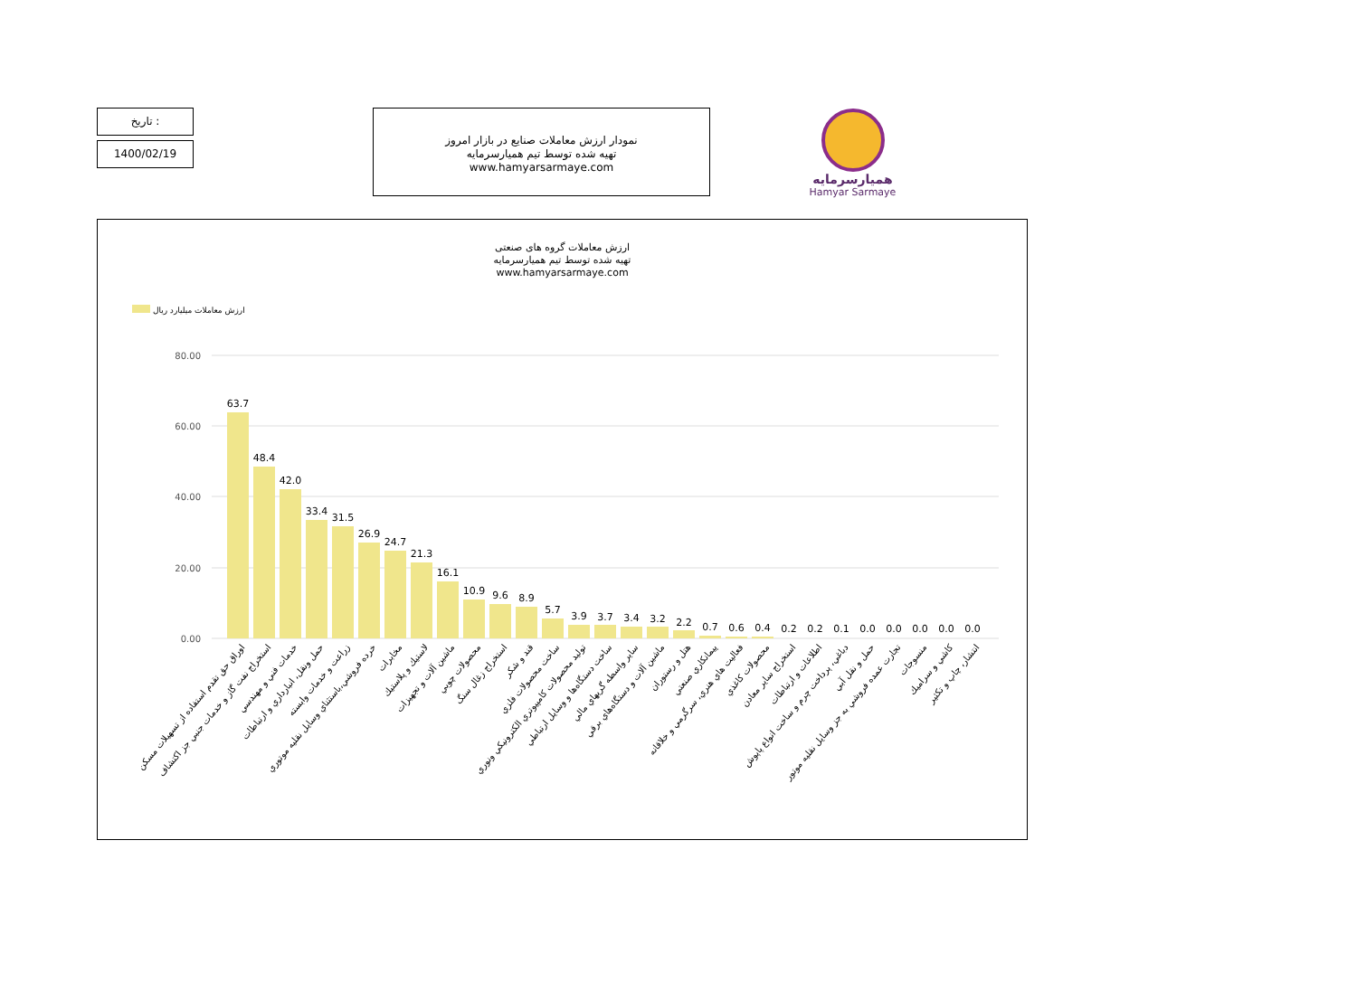تاریخ :
1400/02/19
نمودار ارزش معاملات صنایع در بازار امروز
تهیه شده توسط تیم همیارسرمایه
www.hamyarsarmaye.com
همیارسرمایه
Hamyar Sarmaye
ارزش معاملات گروه های صنعتی
تهیه شده توسط تیم همیارسرمایه
www.hamyarsarmaye.com
ارزش معاملات میلیارد ریال
0.00
20.00
40.00
60.00
80.00
63.7
48.4
42.0
33.4
31.5
26.9
24.7
21.3
16.1
10.9
9.6
8.9
5.7
3.9
3.7
3.4
3.2
2.2
0.7
0.6
0.4
0.2
0.2
0.1
0.0
0.0
0.0
0.0
0.0
اوراق حق تقدم استفاده از تسهیلات مسکن
استخراج نفت گاز و خدمات جنبي جز اكتشاف
خدمات فني و مهندسي
حمل ونقل، انبارداري و ارتباطات
زراعت و خدمات وابسته
خرده فروشي،باستثناي وسايل نقليه موتوري
مخابرات
لاستيك و پلاستيك
ماشين آلات و تجهيزات
محصولات چوبي
استخراج زغال سنگ
قند و شكر
ساخت محصولات فلزي
توليد محصولات كامپيوتري الكترونيكي ونوري
ساخت دستگاه‌ها و وسايل ارتباطي
ساير واسطه گريهاي مالي
ماشين آلات و دستگاه‌هاي برقي
هتل و رستوران
پيمانكاري صنعتي
فعاليت هاي هنري، سرگرمي و خلاقانه
محصولات كاغذي
استخراج ساير معادن
اطلاعات و ارتباطات
دباغي، پرداخت چرم و ساخت انواع پاپوش
حمل و نقل آبي
تجارت عمده فروشي به جز وسايل نقليه موتور
منسوجات
كاشي و سراميك
انتشار، چاپ و تكثير